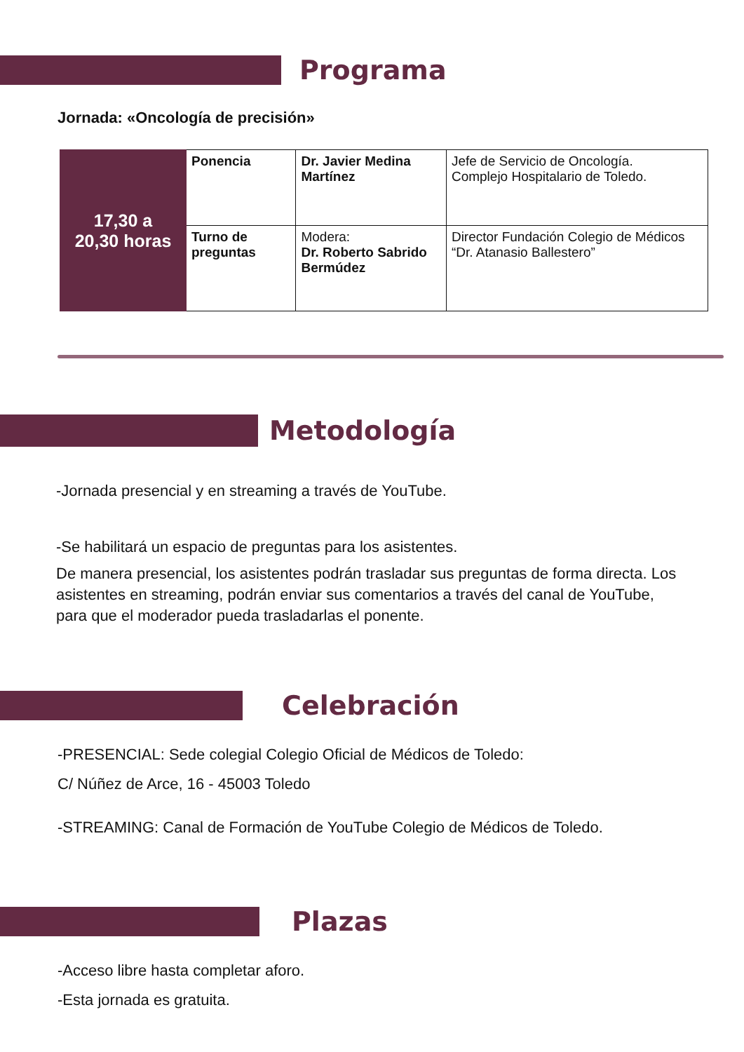Programa
Jornada: «Oncología de precisión»
| 17,30 a 20,30 horas | Ponencia | Dr. Javier Medina Martínez | Jefe de Servicio de Oncología. Complejo Hospitalario de Toledo. |
| | Turno de preguntas | Modera: Dr. Roberto Sabrido Bermúdez | Director Fundación Colegio de Médicos “Dr. Atanasio Ballestero” |
Metodología
-Jornada presencial y en streaming a través de YouTube.
-Se habilitará un espacio de preguntas para los asistentes.
De manera presencial, los asistentes podrán trasladar sus preguntas de forma directa. Los asistentes en streaming, podrán enviar sus comentarios a través del canal de YouTube, para que el moderador pueda trasladarlas el ponente.
Celebración
-PRESENCIAL: Sede colegial Colegio Oficial de Médicos de Toledo:
C/ Núñez de Arce, 16 - 45003 Toledo
-STREAMING: Canal de Formación de YouTube Colegio de Médicos de Toledo.
Plazas
-Acceso libre hasta completar aforo.
-Esta jornada es gratuita.